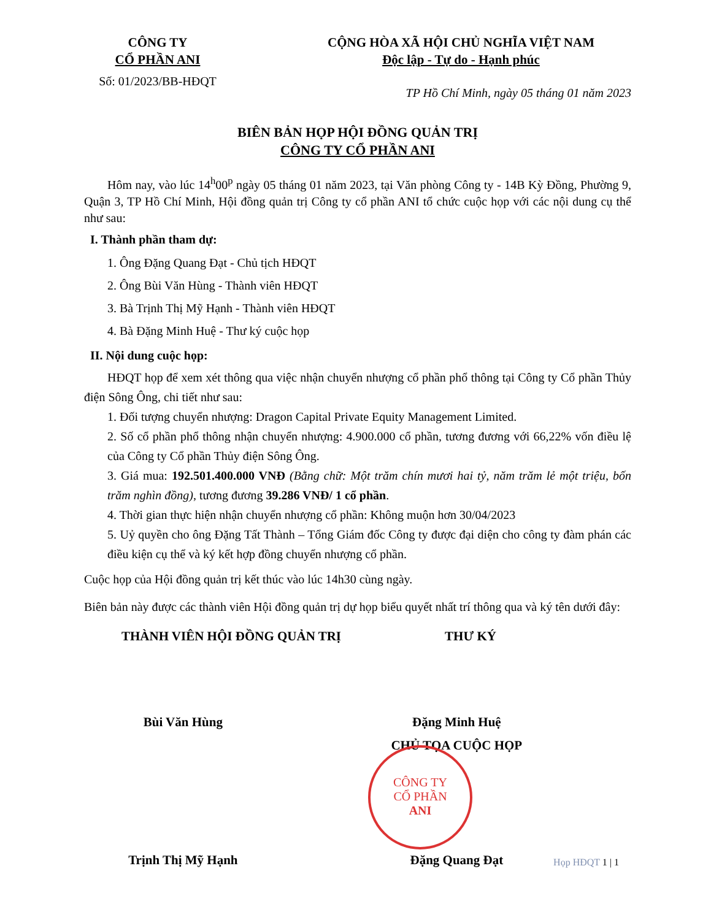CÔNG TY
CỔ PHẦN ANI
CỘNG HÒA XÃ HỘI CHỦ NGHĨA VIỆT NAM
Độc lập - Tự do - Hạnh phúc
Số: 01/2023/BB-HĐQT
TP Hồ Chí Minh, ngày 05 tháng 01 năm 2023
BIÊN BẢN HỌP HỘI ĐỒNG QUẢN TRỊ
CÔNG TY CỔ PHẦN ANI
Hôm nay, vào lúc 14<sup>h</sup>00<sup>p</sup> ngày 05 tháng 01 năm 2023, tại Văn phòng Công ty - 14B Kỳ Đồng, Phường 9, Quận 3, TP Hồ Chí Minh, Hội đồng quản trị Công ty cổ phần ANI tổ chức cuộc họp với các nội dung cụ thể như sau:
I. Thành phần tham dự:
1. Ông Đặng Quang Đạt - Chủ tịch HĐQT
2. Ông Bùi Văn Hùng - Thành viên HĐQT
3. Bà Trịnh Thị Mỹ Hạnh - Thành viên HĐQT
4. Bà Đặng Minh Huệ - Thư ký cuộc họp
II. Nội dung cuộc họp:
HĐQT họp để xem xét thông qua việc nhận chuyển nhượng cổ phần phổ thông tại Công ty Cổ phần Thủy điện Sông Ông, chi tiết như sau:
1. Đối tượng chuyển nhượng: Dragon Capital Private Equity Management Limited.
2. Số cổ phần phổ thông nhận chuyển nhượng: 4.900.000 cổ phần, tương đương với 66,22% vốn điều lệ của Công ty Cổ phần Thủy điện Sông Ông.
3. Giá mua: 192.501.400.000 VNĐ (Bằng chữ: Một trăm chín mươi hai tỷ, năm trăm lẻ một triệu, bốn trăm nghìn đồng), tương đương 39.286 VNĐ/ 1 cổ phần.
4. Thời gian thực hiện nhận chuyển nhượng cổ phần: Không muộn hơn 30/04/2023
5. Uỷ quyền cho ông Đặng Tất Thành – Tổng Giám đốc Công ty được đại diện cho công ty đàm phán các điều kiện cụ thể và ký kết hợp đồng chuyển nhượng cổ phần.
Cuộc họp của Hội đồng quản trị kết thúc vào lúc 14h30 cùng ngày.
Biên bản này được các thành viên Hội đồng quản trị dự họp biểu quyết nhất trí thông qua và ký tên dưới đây:
THÀNH VIÊN HỘI ĐỒNG QUẢN TRỊ THƯ KÝ
Bùi Văn Hùng Đặng Minh Huệ
CHỦ TỌA CUỘC HỌP
Trịnh Thị Mỹ Hạnh Đặng Quang Đạt
CÔNG TY
CỔ PHẦN
ANI
Họp HĐQT 1 | 1